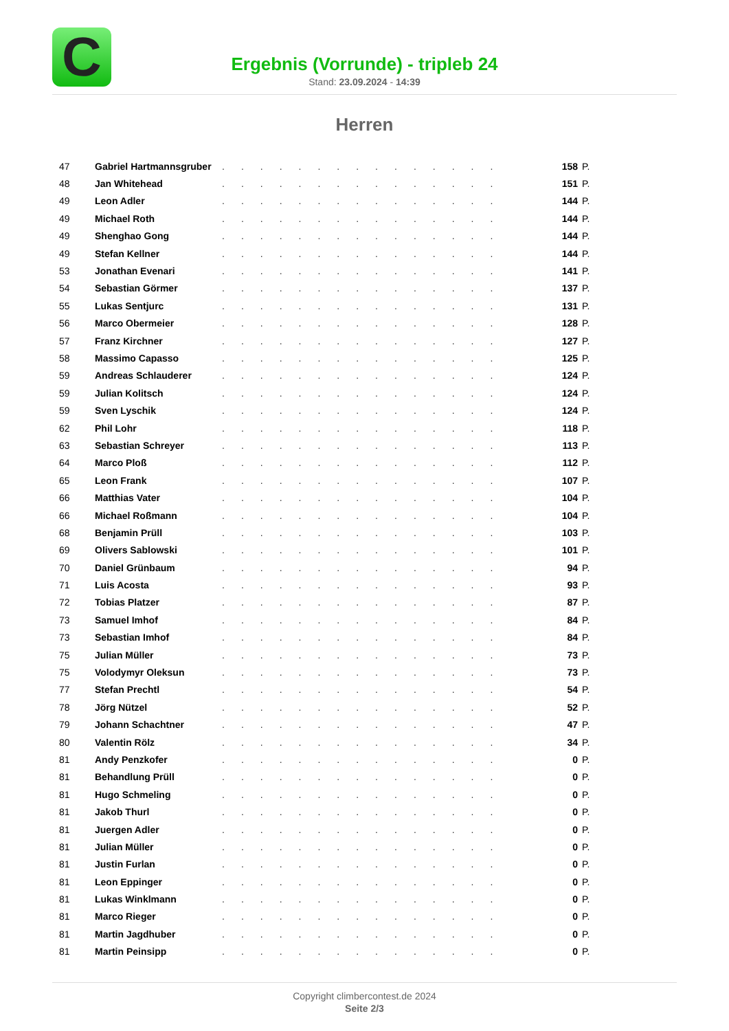C
Ergebnis (Vorrunde) - tripleb 24
Stand: 23.09.2024 - 14:39
Herren
| 47 | Gabriel Hartmannsgruber | ............... | 158 | P. |
| 48 | Jan Whitehead | ............... | 151 | P. |
| 49 | Leon Adler | ............... | 144 | P. |
| 49 | Michael Roth | ............... | 144 | P. |
| 49 | Shenghao Gong | ............... | 144 | P. |
| 49 | Stefan Kellner | ............... | 144 | P. |
| 53 | Jonathan Evenari | ............... | 141 | P. |
| 54 | Sebastian Görmer | ............... | 137 | P. |
| 55 | Lukas Sentjurc | ............... | 131 | P. |
| 56 | Marco Obermeier | ............... | 128 | P. |
| 57 | Franz Kirchner | ............... | 127 | P. |
| 58 | Massimo Capasso | ............... | 125 | P. |
| 59 | Andreas Schlauderer | ............... | 124 | P. |
| 59 | Julian Kolitsch | ............... | 124 | P. |
| 59 | Sven Lyschik | ............... | 124 | P. |
| 62 | Phil Lohr | ............... | 118 | P. |
| 63 | Sebastian Schreyer | ............... | 113 | P. |
| 64 | Marco Ploß | ............... | 112 | P. |
| 65 | Leon Frank | ............... | 107 | P. |
| 66 | Matthias Vater | ............... | 104 | P. |
| 66 | Michael Roßmann | ............... | 104 | P. |
| 68 | Benjamin Prüll | ............... | 103 | P. |
| 69 | Olivers Sablowski | ............... | 101 | P. |
| 70 | Daniel Grünbaum | ............... | 94 | P. |
| 71 | Luis Acosta | ............... | 93 | P. |
| 72 | Tobias Platzer | ............... | 87 | P. |
| 73 | Samuel Imhof | ............... | 84 | P. |
| 73 | Sebastian Imhof | ............... | 84 | P. |
| 75 | Julian Müller | ............... | 73 | P. |
| 75 | Volodymyr Oleksun | ............... | 73 | P. |
| 77 | Stefan Prechtl | ............... | 54 | P. |
| 78 | Jörg Nützel | ............... | 52 | P. |
| 79 | Johann Schachtner | ............... | 47 | P. |
| 80 | Valentin Rölz | ............... | 34 | P. |
| 81 | Andy Penzkofer | ............... | 0 | P. |
| 81 | Behandlung Prüll | ............... | 0 | P. |
| 81 | Hugo Schmeling | ............... | 0 | P. |
| 81 | Jakob Thurl | ............... | 0 | P. |
| 81 | Juergen Adler | ............... | 0 | P. |
| 81 | Julian Müller | ............... | 0 | P. |
| 81 | Justin Furlan | ............... | 0 | P. |
| 81 | Leon Eppinger | ............... | 0 | P. |
| 81 | Lukas Winklmann | ............... | 0 | P. |
| 81 | Marco Rieger | ............... | 0 | P. |
| 81 | Martin Jagdhuber | ............... | 0 | P. |
| 81 | Martin Peinsipp | ............... | 0 | P. |
Copyright climbercontest.de 2024
Seite 2/3